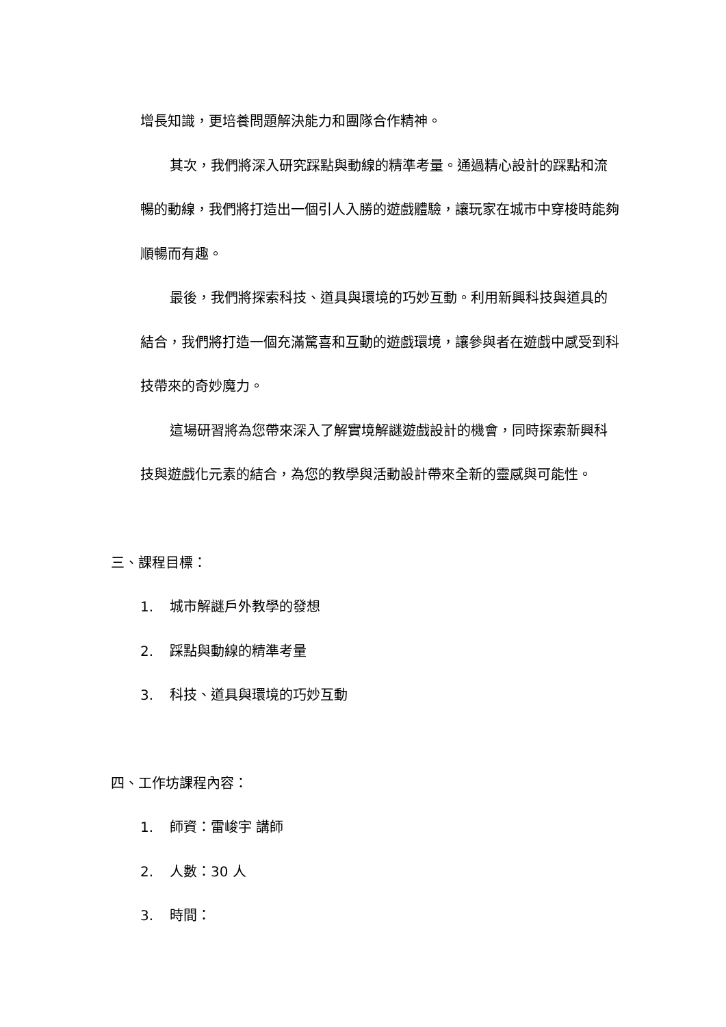增長知識，更培養問題解決能力和團隊合作精神。
其次，我們將深入研究踩點與動線的精準考量。通過精心設計的踩點和流暢的動線，我們將打造出一個引人入勝的遊戲體驗，讓玩家在城市中穿梭時能夠順暢而有趣。
最後，我們將探索科技、道具與環境的巧妙互動。利用新興科技與道具的結合，我們將打造一個充滿驚喜和互動的遊戲環境，讓參與者在遊戲中感受到科技帶來的奇妙魔力。
這場研習將為您帶來深入了解實境解謎遊戲設計的機會，同時探索新興科技與遊戲化元素的結合，為您的教學與活動設計帶來全新的靈感與可能性。
三、課程目標：
1. 城市解謎戶外教學的發想
2. 踩點與動線的精準考量
3. 科技、道具與環境的巧妙互動
四、工作坊課程內容：
1. 師資：雷峻宇 講師
2. 人數：30 人
3. 時間：